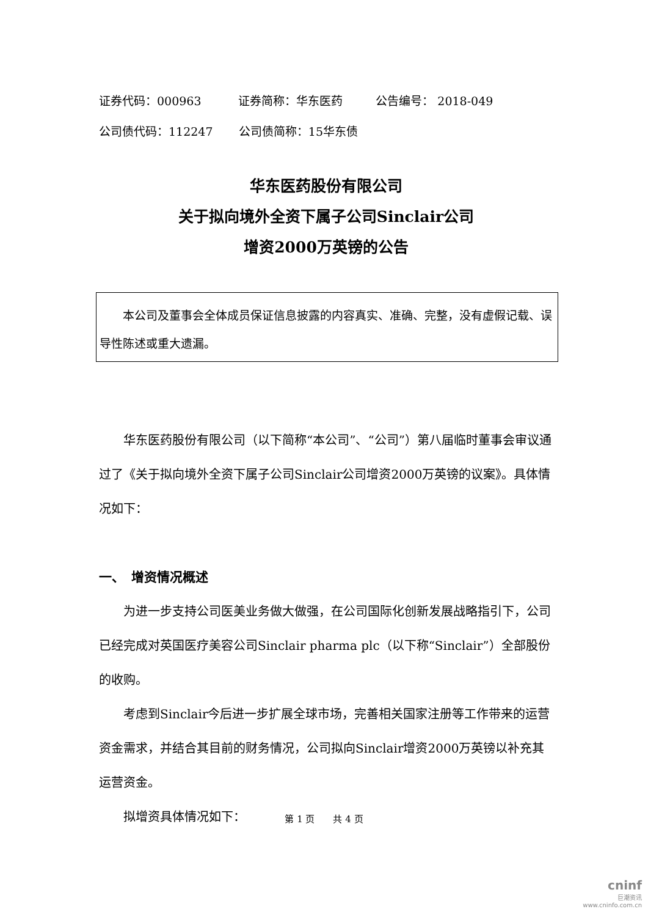证券代码：000963 证券简称：华东医药 公告编号： 2018-049 公司债代码：112247 公司债简称：15华东债
华东医药股份有限公司
关于拟向境外全资下属子公司Sinclair公司
增资2000万英镑的公告
本公司及董事会全体成员保证信息披露的内容真实、准确、完整，没有虚假记载、误导性陈述或重大遗漏。
华东医药股份有限公司（以下简称“本公司”、“公司”）第八届临时董事会审议通过了《关于拟向境外全资下属子公司Sinclair公司增资2000万英镑的议案》。具体情况如下：
一、　增资情况概述
为进一步支持公司医美业务做大做强，在公司国际化创新发展战略指引下，公司已经完成对英国医疗美容公司Sinclair pharma plc（以下称“Sinclair”）全部股份的收购。
考虑到Sinclair今后进一步扩展全球市场，完善相关国家注册等工作带来的运营资金需求，并结合其目前的财务情况，公司拟向Sinclair增资2000万英镑以补充其运营资金。
拟增资具体情况如下：
第 1 页　　共 4 页
cninf
巨潮资讯
www.cninfo.com.cn